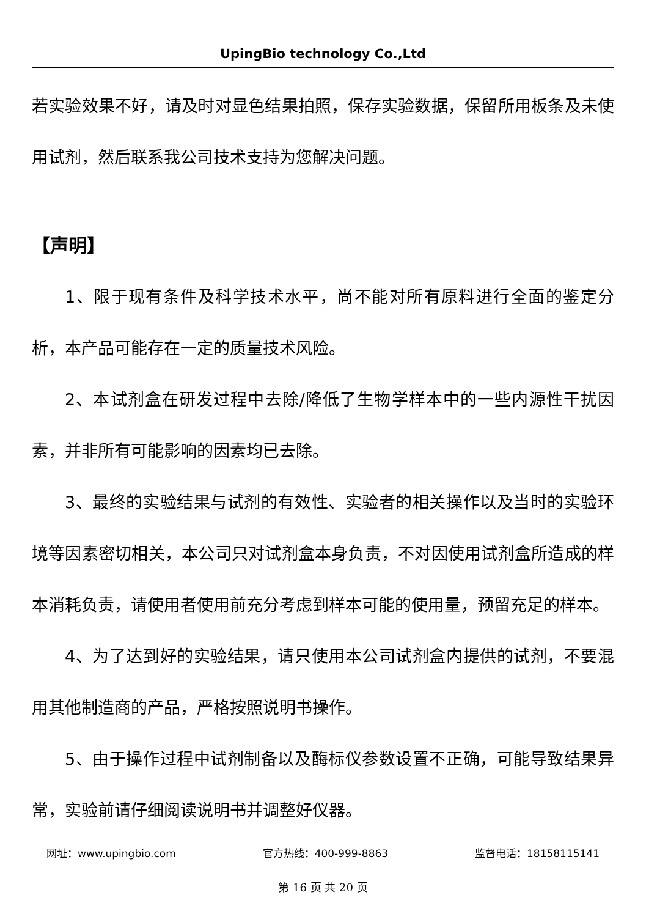UpingBio technology Co.,Ltd
若实验效果不好，请及时对显色结果拍照，保存实验数据，保留所用板条及未使用试剂，然后联系我公司技术支持为您解决问题。
【声明】
1、限于现有条件及科学技术水平，尚不能对所有原料进行全面的鉴定分析，本产品可能存在一定的质量技术风险。
2、本试剂盒在研发过程中去除/降低了生物学样本中的一些内源性干扰因素，并非所有可能影响的因素均已去除。
3、最终的实验结果与试剂的有效性、实验者的相关操作以及当时的实验环境等因素密切相关，本公司只对试剂盒本身负责，不对因使用试剂盒所造成的样本消耗负责，请使用者使用前充分考虑到样本可能的使用量，预留充足的样本。
4、为了达到好的实验结果，请只使用本公司试剂盒内提供的试剂，不要混用其他制造商的产品，严格按照说明书操作。
5、由于操作过程中试剂制备以及酶标仪参数设置不正确，可能导致结果异常，实验前请仔细阅读说明书并调整好仪器。
网址：www.upingbio.com 官方热线：400-999-8863 监督电话：18158115141
第 16 页 共 20 页